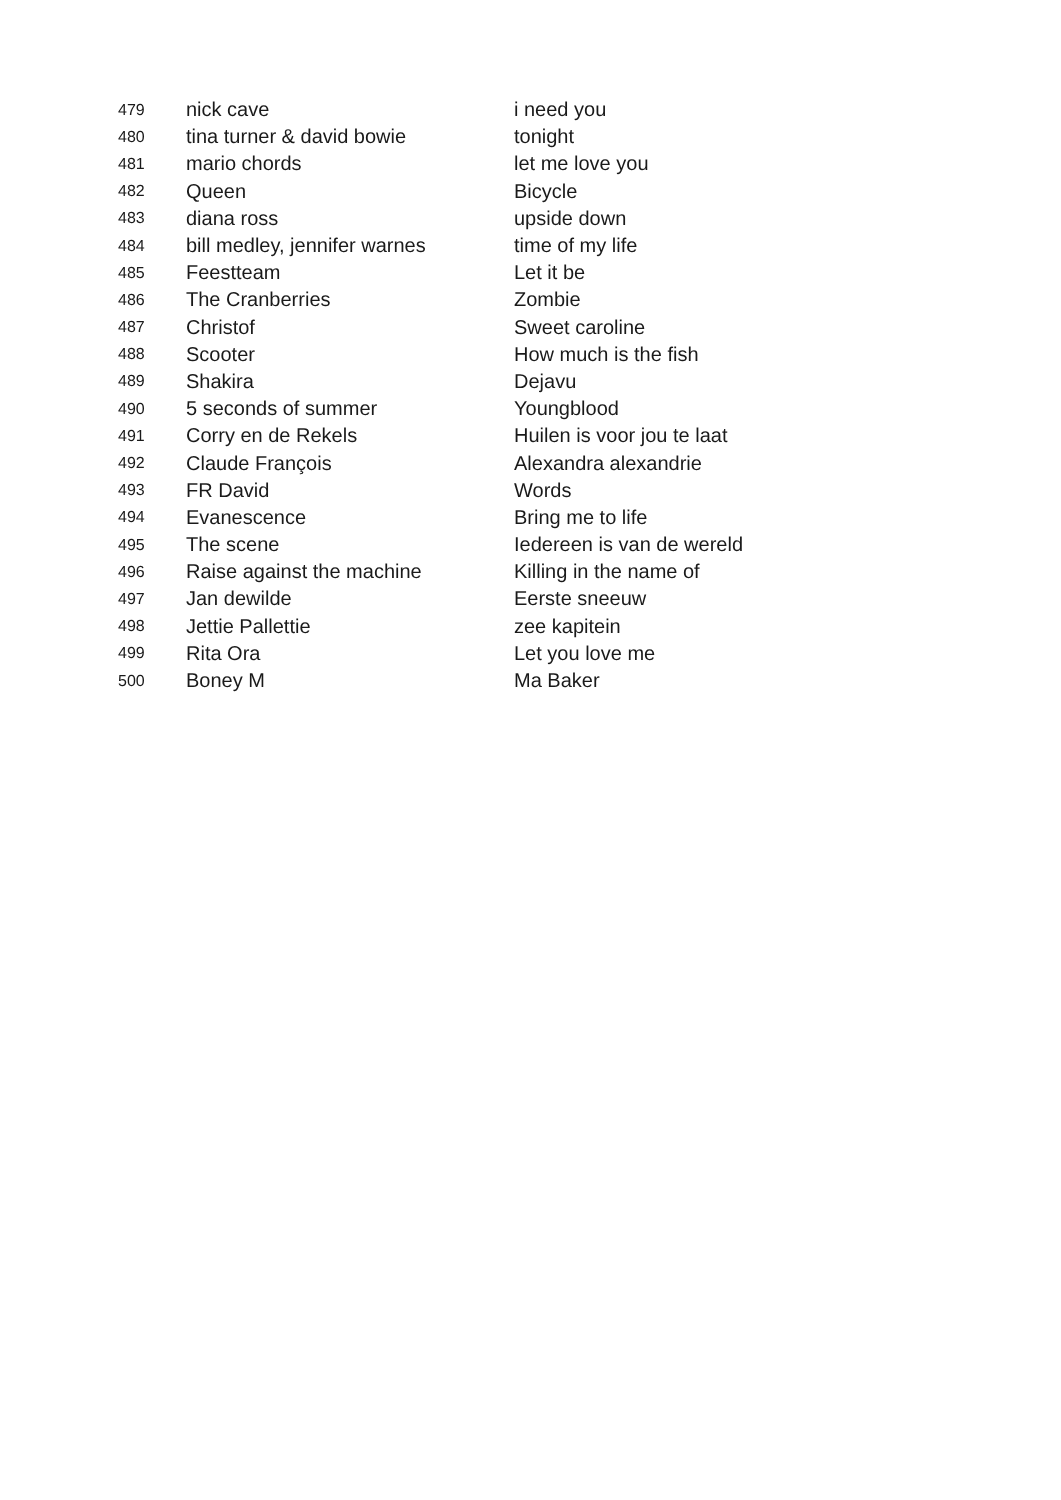| 479 | nick cave | i need you |
| 480 | tina turner & david bowie | tonight |
| 481 | mario chords | let me love you |
| 482 | Queen | Bicycle |
| 483 | diana ross | upside down |
| 484 | bill medley, jennifer warnes | time of my life |
| 485 | Feestteam | Let it be |
| 486 | The Cranberries | Zombie |
| 487 | Christof | Sweet caroline |
| 488 | Scooter | How much is the fish |
| 489 | Shakira | Dejavu |
| 490 | 5 seconds of summer | Youngblood |
| 491 | Corry en de Rekels | Huilen is voor jou te laat |
| 492 | Claude François | Alexandra alexandrie |
| 493 | FR David | Words |
| 494 | Evanescence | Bring me to life |
| 495 | The scene | Iedereen is van de wereld |
| 496 | Raise against the machine | Killing in the name of |
| 497 | Jan dewilde | Eerste sneeuw |
| 498 | Jettie Pallettie | zee kapitein |
| 499 | Rita Ora | Let you love me |
| 500 | Boney M | Ma Baker |